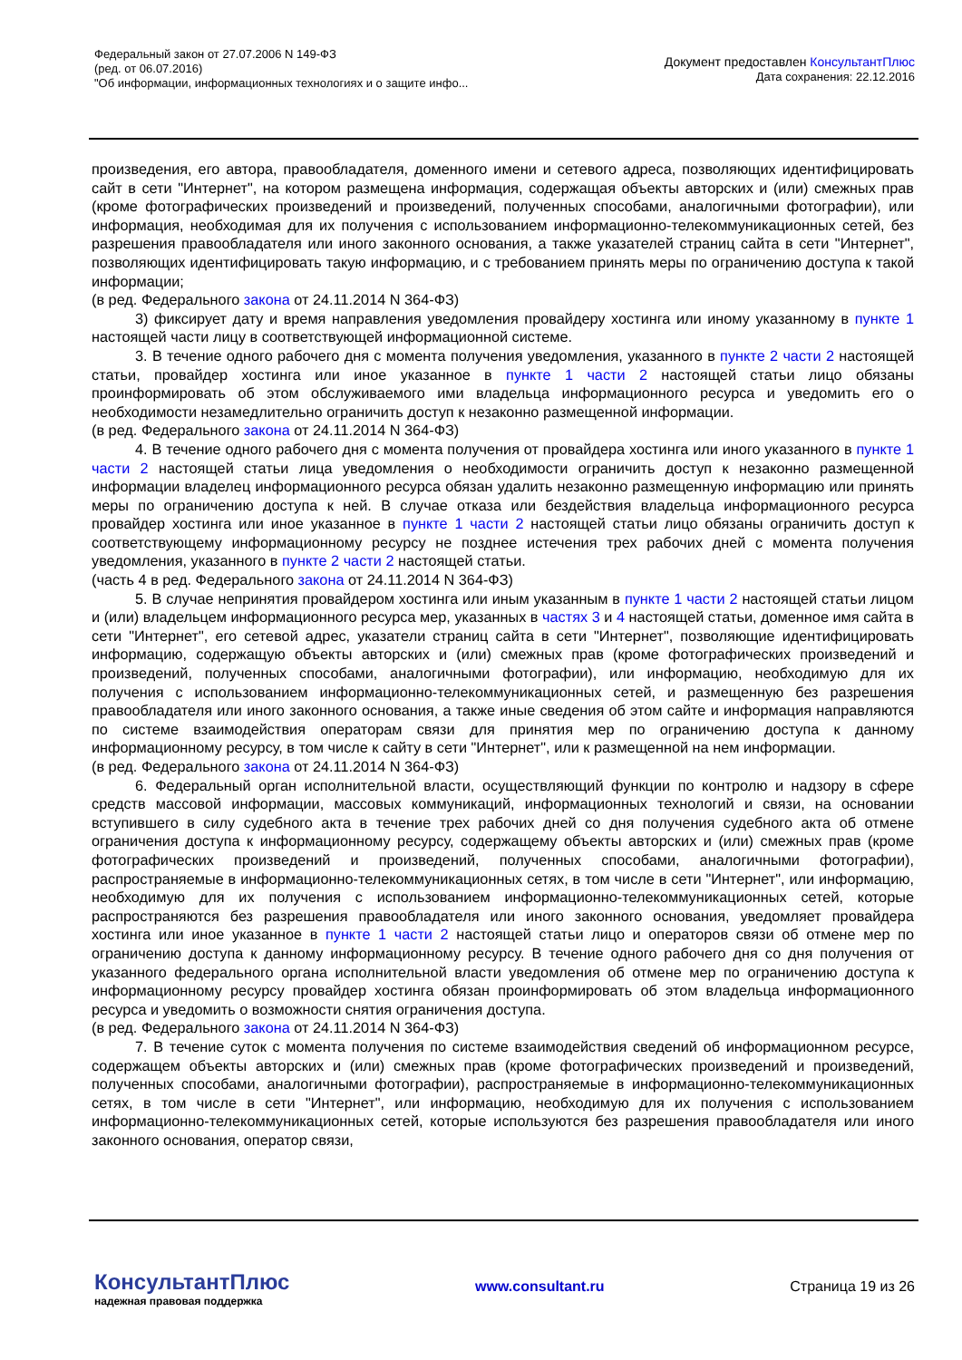Федеральный закон от 27.07.2006 N 149-ФЗ
(ред. от 06.07.2016)
"Об информации, информационных технологиях и о защите инфо...
Документ предоставлен КонсультантПлюс
Дата сохранения: 22.12.2016
произведения, его автора, правообладателя, доменного имени и сетевого адреса, позволяющих идентифицировать сайт в сети "Интернет", на котором размещена информация, содержащая объекты авторских и (или) смежных прав (кроме фотографических произведений и произведений, полученных способами, аналогичными фотографии), или информация, необходимая для их получения с использованием информационно-телекоммуникационных сетей, без разрешения правообладателя или иного законного основания, а также указателей страниц сайта в сети "Интернет", позволяющих идентифицировать такую информацию, и с требованием принять меры по ограничению доступа к такой информации;
(в ред. Федерального закона от 24.11.2014 N 364-ФЗ)
3) фиксирует дату и время направления уведомления провайдеру хостинга или иному указанному в пункте 1 настоящей части лицу в соответствующей информационной системе.
3. В течение одного рабочего дня с момента получения уведомления, указанного в пункте 2 части 2 настоящей статьи, провайдер хостинга или иное указанное в пункте 1 части 2 настоящей статьи лицо обязаны проинформировать об этом обслуживаемого ими владельца информационного ресурса и уведомить его о необходимости незамедлительно ограничить доступ к незаконно размещенной информации.
(в ред. Федерального закона от 24.11.2014 N 364-ФЗ)
4. В течение одного рабочего дня с момента получения от провайдера хостинга или иного указанного в пункте 1 части 2 настоящей статьи лица уведомления о необходимости ограничить доступ к незаконно размещенной информации владелец информационного ресурса обязан удалить незаконно размещенную информацию или принять меры по ограничению доступа к ней. В случае отказа или бездействия владельца информационного ресурса провайдер хостинга или иное указанное в пункте 1 части 2 настоящей статьи лицо обязаны ограничить доступ к соответствующему информационному ресурсу не позднее истечения трех рабочих дней с момента получения уведомления, указанного в пункте 2 части 2 настоящей статьи.
(часть 4 в ред. Федерального закона от 24.11.2014 N 364-ФЗ)
5. В случае непринятия провайдером хостинга или иным указанным в пункте 1 части 2 настоящей статьи лицом и (или) владельцем информационного ресурса мер, указанных в частях 3 и 4 настоящей статьи, доменное имя сайта в сети "Интернет", его сетевой адрес, указатели страниц сайта в сети "Интернет", позволяющие идентифицировать информацию, содержащую объекты авторских и (или) смежных прав (кроме фотографических произведений и произведений, полученных способами, аналогичными фотографии), или информацию, необходимую для их получения с использованием информационно-телекоммуникационных сетей, и размещенную без разрешения правообладателя или иного законного основания, а также иные сведения об этом сайте и информация направляются по системе взаимодействия операторам связи для принятия мер по ограничению доступа к данному информационному ресурсу, в том числе к сайту в сети "Интернет", или к размещенной на нем информации.
(в ред. Федерального закона от 24.11.2014 N 364-ФЗ)
6. Федеральный орган исполнительной власти, осуществляющий функции по контролю и надзору в сфере средств массовой информации, массовых коммуникаций, информационных технологий и связи, на основании вступившего в силу судебного акта в течение трех рабочих дней со дня получения судебного акта об отмене ограничения доступа к информационному ресурсу, содержащему объекты авторских и (или) смежных прав (кроме фотографических произведений и произведений, полученных способами, аналогичными фотографии), распространяемые в информационно-телекоммуникационных сетях, в том числе в сети "Интернет", или информацию, необходимую для их получения с использованием информационно-телекоммуникационных сетей, которые распространяются без разрешения правообладателя или иного законного основания, уведомляет провайдера хостинга или иное указанное в пункте 1 части 2 настоящей статьи лицо и операторов связи об отмене мер по ограничению доступа к данному информационному ресурсу. В течение одного рабочего дня со дня получения от указанного федерального органа исполнительной власти уведомления об отмене мер по ограничению доступа к информационному ресурсу провайдер хостинга обязан проинформировать об этом владельца информационного ресурса и уведомить о возможности снятия ограничения доступа.
(в ред. Федерального закона от 24.11.2014 N 364-ФЗ)
7. В течение суток с момента получения по системе взаимодействия сведений об информационном ресурсе, содержащем объекты авторских и (или) смежных прав (кроме фотографических произведений и произведений, полученных способами, аналогичными фотографии), распространяемые в информационно-телекоммуникационных сетях, в том числе в сети "Интернет", или информацию, необходимую для их получения с использованием информационно-телекоммуникационных сетей, которые используются без разрешения правообладателя или иного законного основания, оператор связи,
КонсультантПлюс
надежная правовая поддержка
www.consultant.ru Страница 19 из 26